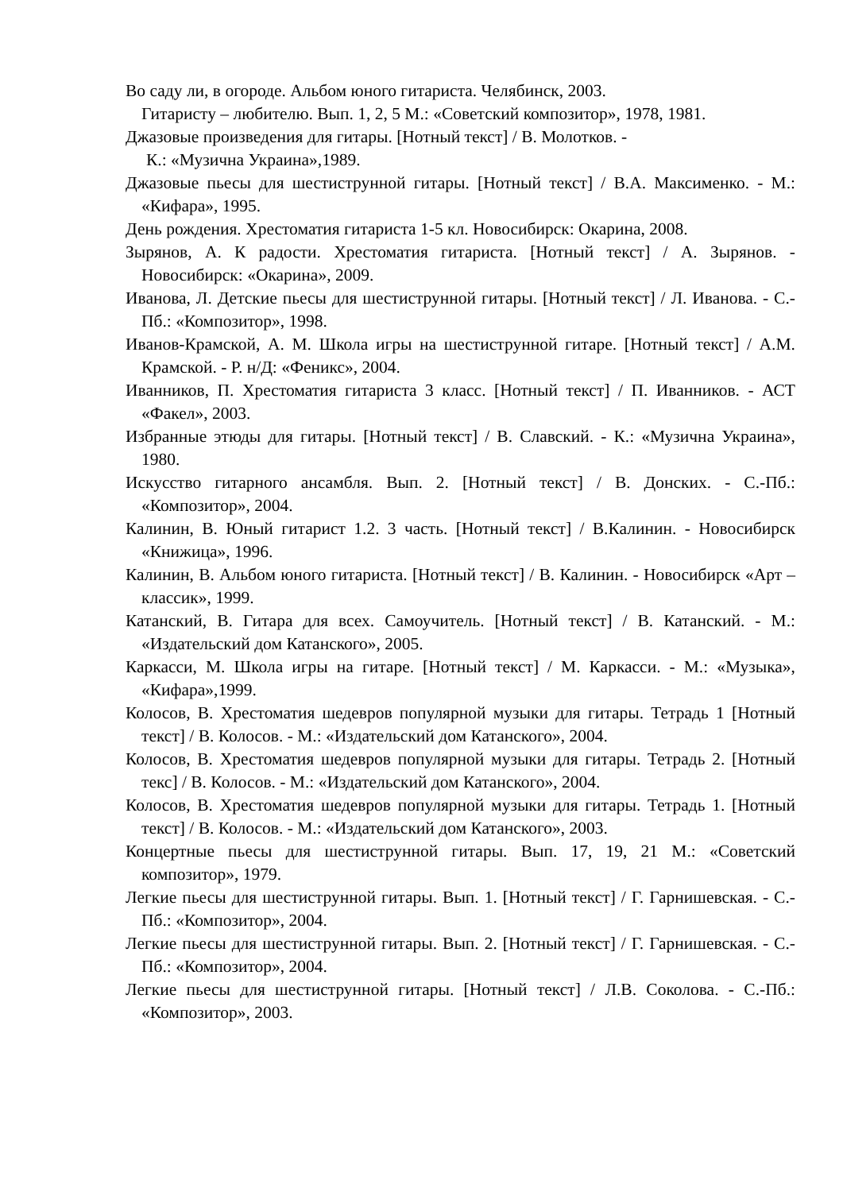Во саду ли, в огороде. Альбом юного гитариста. Челябинск, 2003.
Гитаристу – любителю. Вып. 1, 2, 5 М.: «Советский композитор», 1978, 1981.
Джазовые произведения для гитары. [Нотный текст] / В. Молотков. -
К.: «Музична Украина»,1989.
Джазовые пьесы для шестиструнной гитары. [Нотный текст] / В.А. Максименко. - М.: «Кифара», 1995.
День рождения. Хрестоматия гитариста 1-5 кл. Новосибирск: Окарина, 2008.
Зырянов, А. К радости. Хрестоматия гитариста. [Нотный текст] / А. Зырянов. - Новосибирск: «Окарина», 2009.
Иванова, Л. Детские пьесы для шестиструнной гитары. [Нотный текст] / Л. Иванова. - С.-Пб.: «Композитор», 1998.
Иванов-Крамской, А. М. Школа игры на шестиструнной гитаре. [Нотный текст] / А.М. Крамской. - Р. н/Д: «Феникс», 2004.
Иванников, П. Хрестоматия гитариста 3 класс. [Нотный текст] / П. Иванников. - АСТ «Факел», 2003.
Избранные этюды для гитары. [Нотный текст] / В. Славский. - К.: «Музична Украина», 1980.
Искусство гитарного ансамбля. Вып. 2. [Нотный текст] / В. Донских. - С.-Пб.: «Композитор», 2004.
Калинин, В. Юный гитарист 1.2. 3 часть. [Нотный текст] / В.Калинин. - Новосибирск «Книжица», 1996.
Калинин, В. Альбом юного гитариста. [Нотный текст] / В. Калинин. - Новосибирск «Арт – классик», 1999.
Катанский, В. Гитара для всех. Самоучитель. [Нотный текст] / В. Катанский. - М.: «Издательский дом Катанского», 2005.
Каркасси, М. Школа игры на гитаре. [Нотный текст] / М. Каркасси. - М.: «Музыка», «Кифара»,1999.
Колосов, В. Хрестоматия шедевров популярной музыки для гитары. Тетрадь 1 [Нотный текст] / В. Колосов. - М.: «Издательский дом Катанского», 2004.
Колосов, В. Хрестоматия шедевров популярной музыки для гитары. Тетрадь 2. [Нотный текс] / В. Колосов. - М.: «Издательский дом Катанского», 2004.
Колосов, В. Хрестоматия шедевров популярной музыки для гитары. Тетрадь 1. [Нотный текст] / В. Колосов. - М.: «Издательский дом Катанского», 2003.
Концертные пьесы для шестиструнной гитары. Вып. 17, 19, 21 М.: «Советский композитор», 1979.
Легкие пьесы для шестиструнной гитары. Вып. 1. [Нотный текст] / Г. Гарнишевская. - С.-Пб.: «Композитор», 2004.
Легкие пьесы для шестиструнной гитары. Вып. 2. [Нотный текст] / Г. Гарнишевская. - С.-Пб.: «Композитор», 2004.
Легкие пьесы для шестиструнной гитары. [Нотный текст] / Л.В. Соколова. - С.-Пб.: «Композитор», 2003.